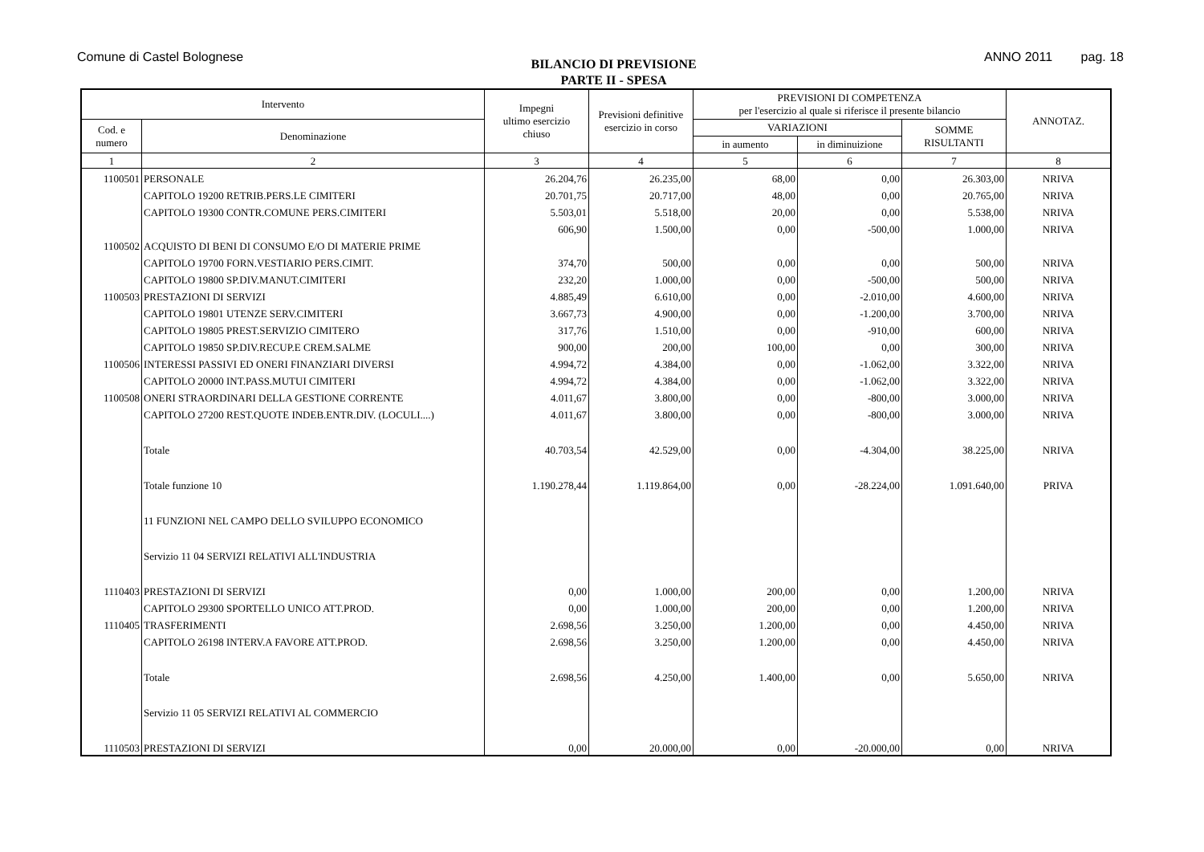Comune di Castel Bolognese
BILANCIO DI PREVISIONE
PARTE II - SPESA
ANNO 2011 pag. 18
| Intervento | | Impegni ultimo esercizio chiuso | Previsioni definitive esercizio in corso | PREVISIONI DI COMPETENZA per l'esercizio al quale si riferisce il presente bilancio | | | ANNOTAZ. |
| --- | --- | --- | --- | --- | --- | --- | --- |
| Cod. e numero | Denominazione | | | VARIAZIONI | | SOMME RISULTANTI | |
| | | | | in aumento | in diminuizione | | |
| 1 | 2 | 3 | 4 | 5 | 6 | 7 | 8 |
| 1100501 | PERSONALE | 26.204,76 | 26.235,00 | 68,00 | 0,00 | 26.303,00 | NRIVA |
| | CAPITOLO 19200 RETRIB.PERS.LE CIMITERI | 20.701,75 | 20.717,00 | 48,00 | 0,00 | 20.765,00 | NRIVA |
| | CAPITOLO 19300 CONTR.COMUNE PERS.CIMITERI | 5.503,01 | 5.518,00 | 20,00 | 0,00 | 5.538,00 | NRIVA |
| | | 606,90 | 1.500,00 | 0,00 | -500,00 | 1.000,00 | NRIVA |
| 1100502 | ACQUISTO DI BENI DI CONSUMO E/O DI MATERIE PRIME | | | | | | |
| | CAPITOLO 19700 FORN.VESTIARIO PERS.CIMIT. | 374,70 | 500,00 | 0,00 | 0,00 | 500,00 | NRIVA |
| | CAPITOLO 19800 SP.DIV.MANUT.CIMITERI | 232,20 | 1.000,00 | 0,00 | -500,00 | 500,00 | NRIVA |
| 1100503 | PRESTAZIONI DI SERVIZI | 4.885,49 | 6.610,00 | 0,00 | -2.010,00 | 4.600,00 | NRIVA |
| | CAPITOLO 19801 UTENZE SERV.CIMITERI | 3.667,73 | 4.900,00 | 0,00 | -1.200,00 | 3.700,00 | NRIVA |
| | CAPITOLO 19805 PREST.SERVIZIO CIMITERO | 317,76 | 1.510,00 | 0,00 | -910,00 | 600,00 | NRIVA |
| | CAPITOLO 19850 SP.DIV.RECUP.E CREM.SALME | 900,00 | 200,00 | 100,00 | 0,00 | 300,00 | NRIVA |
| 1100506 | INTERESSI PASSIVI ED ONERI FINANZIARI DIVERSI | 4.994,72 | 4.384,00 | 0,00 | -1.062,00 | 3.322,00 | NRIVA |
| | CAPITOLO 20000 INT.PASS.MUTUI CIMITERI | 4.994,72 | 4.384,00 | 0,00 | -1.062,00 | 3.322,00 | NRIVA |
| 1100508 | ONERI STRAORDINARI DELLA GESTIONE CORRENTE | 4.011,67 | 3.800,00 | 0,00 | -800,00 | 3.000,00 | NRIVA |
| | CAPITOLO 27200 REST.QUOTE INDEB.ENTR.DIV. (LOCULI....) | 4.011,67 | 3.800,00 | 0,00 | -800,00 | 3.000,00 | NRIVA |
| | Totale | 40.703,54 | 42.529,00 | 0,00 | -4.304,00 | 38.225,00 | NRIVA |
| | Totale funzione 10 | 1.190.278,44 | 1.119.864,00 | 0,00 | -28.224,00 | 1.091.640,00 | PRIVA |
| | 11 FUNZIONI NEL CAMPO DELLO SVILUPPO ECONOMICO | | | | | | |
| | Servizio 11 04 SERVIZI RELATIVI ALL'INDUSTRIA | | | | | | |
| 1110403 | PRESTAZIONI DI SERVIZI | 0,00 | 1.000,00 | 200,00 | 0,00 | 1.200,00 | NRIVA |
| | CAPITOLO 29300 SPORTELLO UNICO ATT.PROD. | 0,00 | 1.000,00 | 200,00 | 0,00 | 1.200,00 | NRIVA |
| 1110405 | TRASFERIMENTI | 2.698,56 | 3.250,00 | 1.200,00 | 0,00 | 4.450,00 | NRIVA |
| | CAPITOLO 26198 INTERV.A FAVORE ATT.PROD. | 2.698,56 | 3.250,00 | 1.200,00 | 0,00 | 4.450,00 | NRIVA |
| | Totale | 2.698,56 | 4.250,00 | 1.400,00 | 0,00 | 5.650,00 | NRIVA |
| | Servizio 11 05 SERVIZI RELATIVI AL COMMERCIO | | | | | | |
| 1110503 | PRESTAZIONI DI SERVIZI | 0,00 | 20.000,00 | 0,00 | -20.000,00 | 0,00 | NRIVA |